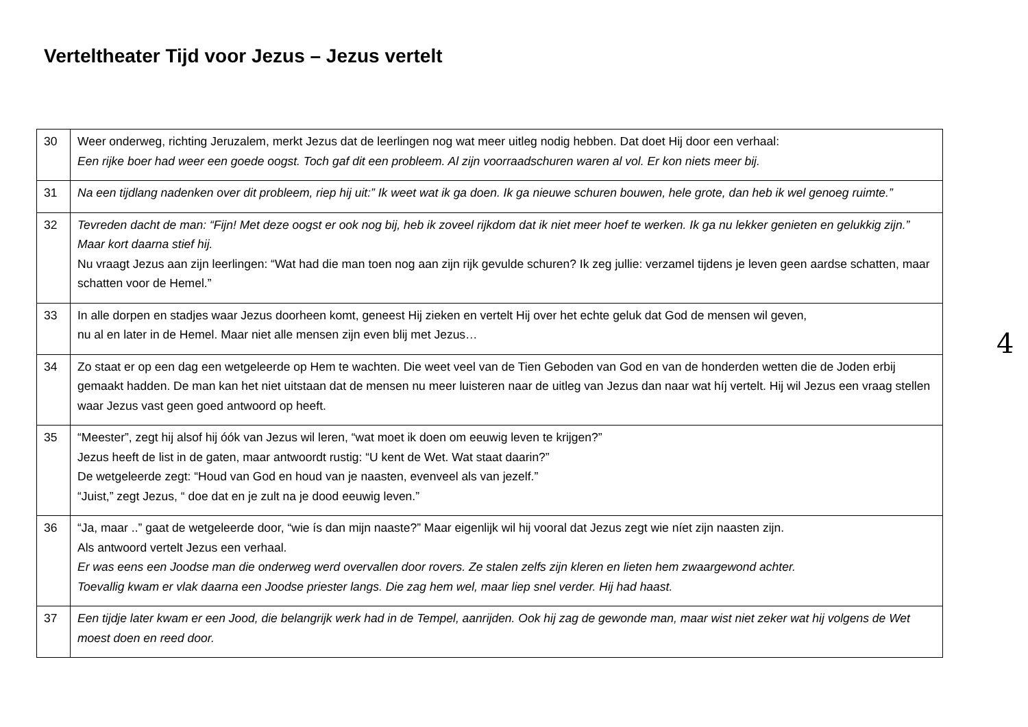Verteltheater Tijd voor Jezus – Jezus vertelt
| 30 | Weer onderweg, richting Jeruzalem, merkt Jezus dat de leerlingen nog wat meer uitleg nodig hebben. Dat doet Hij door een verhaal: Een rijke boer had weer een goede oogst. Toch gaf dit een probleem. Al zijn voorraadschuren waren al vol. Er kon niets meer bij. |
| 31 | Na een tijdlang nadenken over dit probleem, riep hij uit:” Ik weet wat ik ga doen. Ik ga nieuwe schuren bouwen, hele grote, dan heb ik wel genoeg ruimte.” |
| 32 | Tevreden dacht de man: “Fijn! Met deze oogst er ook nog bij, heb ik zoveel rijkdom dat ik niet meer hoef te werken. Ik ga nu lekker genieten en gelukkig zijn.” Maar kort daarna stief hij. Nu vraagt Jezus aan zijn leerlingen: “Wat had die man toen nog aan zijn rijk gevulde schuren? Ik zeg jullie: verzamel tijdens je leven geen aardse schatten, maar schatten voor de Hemel.” |
| 33 | In alle dorpen en stadjes waar Jezus doorheen komt, geneest Hij zieken en vertelt Hij over het echte geluk dat God de mensen wil geven, nu al en later in de Hemel. Maar niet alle mensen zijn even blij met Jezus… |
| 34 | Zo staat er op een dag een wetgeleerde op Hem te wachten. Die weet veel van de Tien Geboden van God en van de honderden wetten die de Joden erbij gemaakt hadden. De man kan het niet uitstaan dat de mensen nu meer luisteren naar de uitleg van Jezus dan naar wat híj vertelt. Hij wil Jezus een vraag stellen waar Jezus vast geen goed antwoord op heeft. |
| 35 | “Meester”, zegt hij alsof hij óók van Jezus wil leren, “wat moet ik doen om eeuwig leven te krijgen?” Jezus heeft de list in de gaten, maar antwoordt rustig: “U kent de Wet. Wat staat daarin?” De wetgeleerde zegt: “Houd van God en houd van je naasten, evenveel als van jezelf.” “Juist,” zegt Jezus, “ doe dat en je zult na je dood eeuwig leven.” |
| 36 | “Ja, maar ..” gaat de wetgeleerde door, “wie ís dan mijn naaste?” Maar eigenlijk wil hij vooral dat Jezus zegt wie níet zijn naasten zijn. Als antwoord vertelt Jezus een verhaal. Er was eens een Joodse man die onderweg werd overvallen door rovers. Ze stalen zelfs zijn kleren en lieten hem zwaargewond achter. Toevallig kwam er vlak daarna een Joodse priester langs. Die zag hem wel, maar liep snel verder. Hij had haast. |
| 37 | Een tijdje later kwam er een Jood, die belangrijk werk had in de Tempel, aanrijden. Ook hij zag de gewonde man, maar wist niet zeker wat hij volgens de Wet moest doen en reed door. |
4